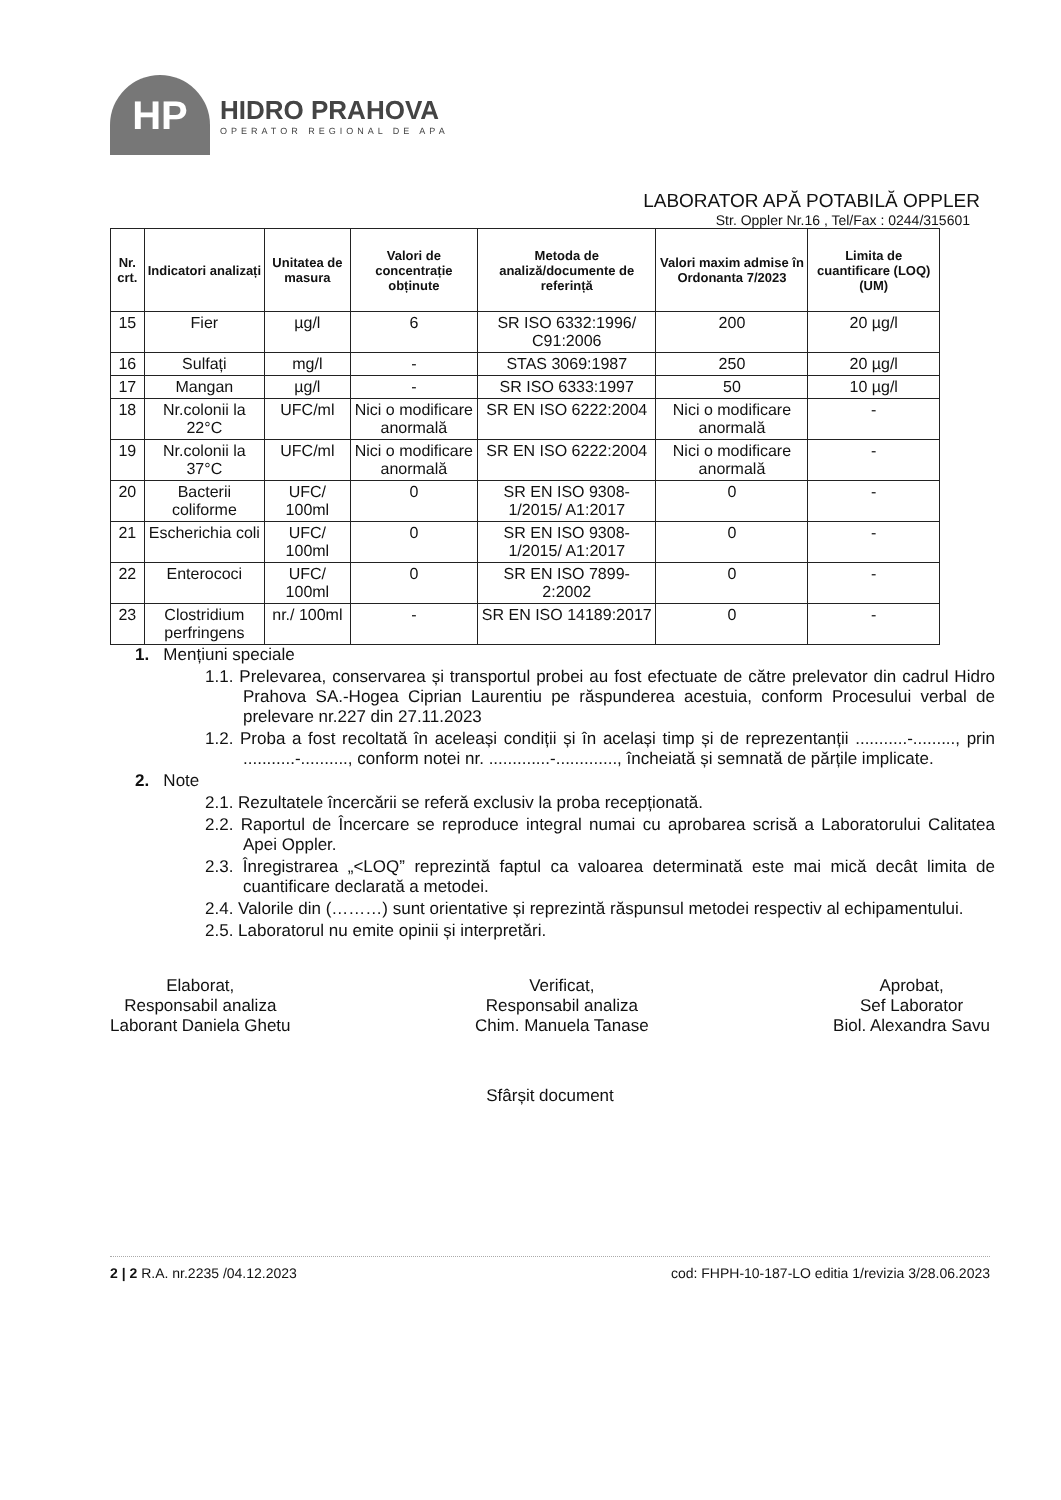HP
HIDRO PRAHOVA
OPERATOR REGIONAL DE APA
LABORATOR APĂ POTABILĂ OPPLER
Str. Oppler Nr.16 , Tel/Fax : 0244/315601
| Nr. crt. | Indicatori analizați | Unitatea de masura | Valori de concentrație obținute | Metoda de analiză/documente de referință | Valori maxim admise în Ordonanta 7/2023 | Limita de cuantificare (LOQ) (UM) |
| --- | --- | --- | --- | --- | --- | --- |
| 15 | Fier | µg/l | 6 | SR ISO 6332:1996/ C91:2006 | 200 | 20 µg/l |
| 16 | Sulfați | mg/l | - | STAS 3069:1987 | 250 | 20 µg/l |
| 17 | Mangan | µg/l | - | SR ISO 6333:1997 | 50 | 10 µg/l |
| 18 | Nr.colonii la 22°C | UFC/ml | Nici o modificare anormală | SR EN ISO 6222:2004 | Nici o modificare anormală | - |
| 19 | Nr.colonii la 37°C | UFC/ml | Nici o modificare anormală | SR EN ISO 6222:2004 | Nici o modificare anormală | - |
| 20 | Bacterii coliforme | UFC/ 100ml | 0 | SR EN ISO 9308-1/2015/ A1:2017 | 0 | - |
| 21 | Escherichia coli | UFC/ 100ml | 0 | SR EN ISO 9308-1/2015/ A1:2017 | 0 | - |
| 22 | Enterococi | UFC/ 100ml | 0 | SR EN ISO 7899-2:2002 | 0 | - |
| 23 | Clostridium perfringens | nr./ 100ml | - | SR EN ISO 14189:2017 | 0 | - |
1. Mențiuni speciale
1.1. Prelevarea, conservarea și transportul probei au fost efectuate de către prelevator din cadrul Hidro Prahova SA.-Hogea Ciprian Laurentiu pe răspunderea acestuia, conform Procesului verbal de prelevare nr.227 din 27.11.2023
1.2. Proba a fost recoltată în aceleași condiții și în același timp și de reprezentanții ...........-........., prin ...........-.........., conform notei nr. .............-............., încheiată și semnată de părțile implicate.
2. Note
2.1. Rezultatele încercării se referă exclusiv la proba recepționată.
2.2. Raportul de Încercare se reproduce integral numai cu aprobarea scrisă a Laboratorului Calitatea Apei Oppler.
2.3. Înregistrarea „<LOQ” reprezintă faptul ca valoarea determinată este mai mică decât limita de cuantificare declarată a metodei.
2.4. Valorile din (………) sunt orientative și reprezintă răspunsul metodei respectiv al echipamentului.
2.5. Laboratorul nu emite opinii și interpretări.
Elaborat,
Responsabil analiza
Laborant Daniela Ghetu
Verificat,
Responsabil analiza
Chim. Manuela Tanase
Aprobat,
Sef Laborator
Biol. Alexandra Savu
Sfârșit document
2 | 2 R.A. nr.2235 /04.12.2023 cod: FHPH-10-187-LO editia 1/revizia 3/28.06.2023